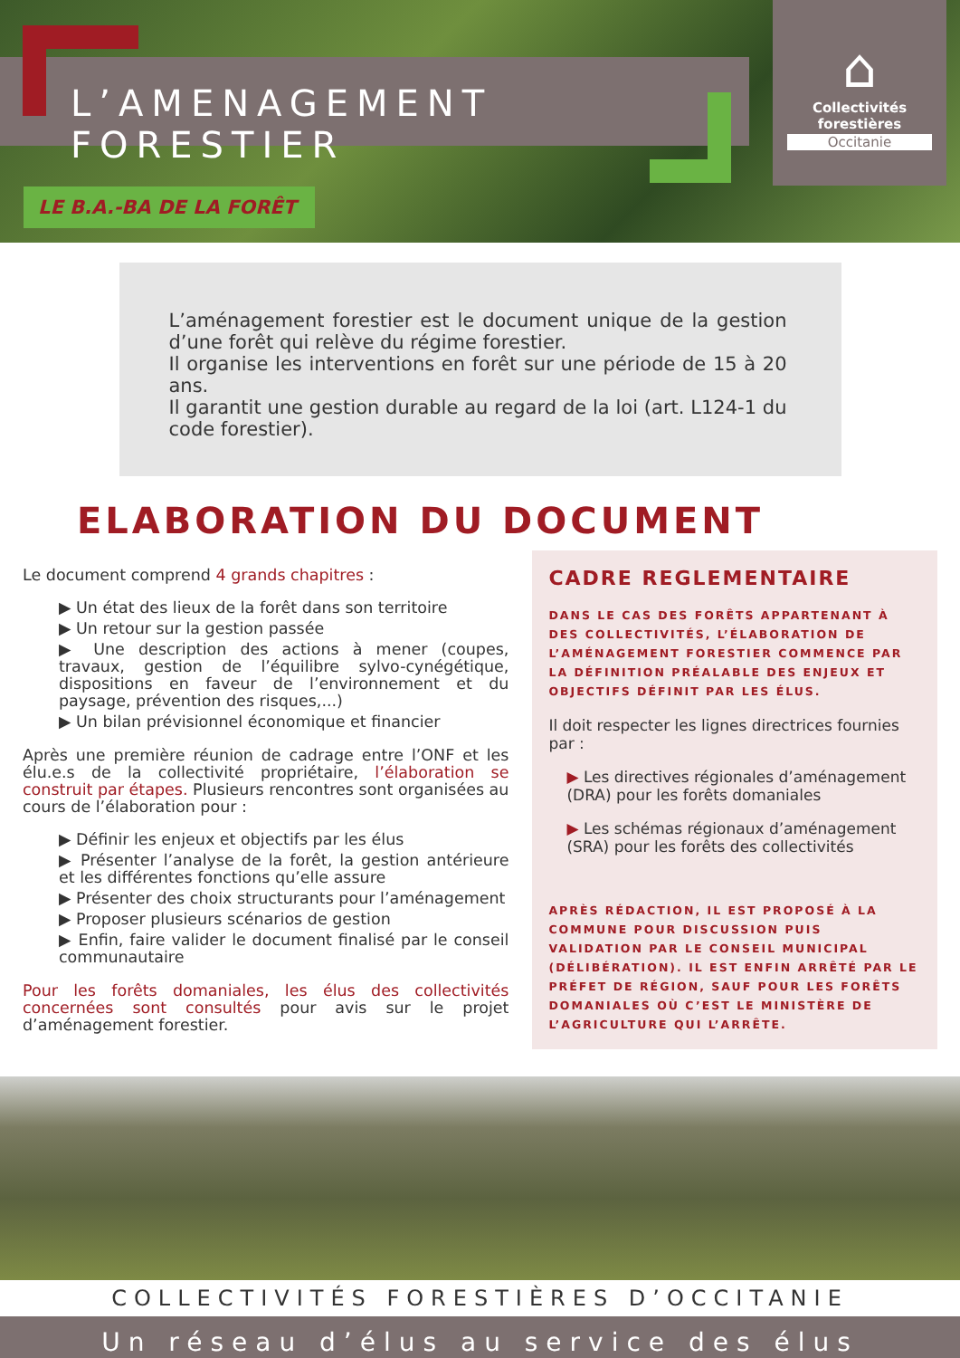L’AMENAGEMENT FORESTIER
⌂
Collectivités forestières
Occitanie
LE B.A.-BA DE LA FORÊT
L’aménagement forestier est le document unique de la gestion d’une forêt qui relève du régime forestier.
Il organise les interventions en forêt sur une période de 15 à 20 ans.
Il garantit une gestion durable au regard de la loi (art. L124-1 du code forestier).
ELABORATION DU DOCUMENT
Le document comprend 4 grands chapitres :
▶ Un état des lieux de la forêt dans son territoire
▶ Un retour sur la gestion passée
▶ Une description des actions à mener (coupes, travaux, gestion de l’équilibre sylvo-cynégétique, dispositions en faveur de l’environnement et du paysage, prévention des risques,...)
▶ Un bilan prévisionnel économique et financier
Après une première réunion de cadrage entre l’ONF et les élu.e.s de la collectivité propriétaire, l’élaboration se construit par étapes. Plusieurs rencontres sont organisées au cours de l’élaboration pour :
▶ Définir les enjeux et objectifs par les élus
▶ Présenter l’analyse de la forêt, la gestion antérieure et les différentes fonctions qu’elle assure
▶ Présenter des choix structurants pour l’aménagement
▶ Proposer plusieurs scénarios de gestion
▶ Enfin, faire valider le document finalisé par le conseil communautaire
Pour les forêts domaniales, les élus des collectivités concernées sont consultés pour avis sur le projet d’aménagement forestier.
CADRE REGLEMENTAIRE
DANS LE CAS DES FORÊTS APPARTENANT À DES COLLECTIVITÉS, L’ÉLABORATION DE L’AMÉNAGEMENT FORESTIER COMMENCE PAR LA DÉFINITION PRÉALABLE DES ENJEUX ET OBJECTIFS DÉFINIT PAR LES ÉLUS.
Il doit respecter les lignes directrices fournies par :
▶ Les directives régionales d’aménagement (DRA) pour les forêts domaniales
▶ Les schémas régionaux d’aménagement (SRA) pour les forêts des collectivités
APRÈS RÉDACTION, IL EST PROPOSÉ À LA COMMUNE POUR DISCUSSION PUIS VALIDATION PAR LE CONSEIL MUNICIPAL (DÉLIBÉRATION). IL EST ENFIN ARRÊTÉ PAR LE PRÉFET DE RÉGION, SAUF POUR LES FORÊTS DOMANIALES OÙ C’EST LE MINISTÈRE DE L’AGRICULTURE QUI L’ARRÊTE.
COLLECTIVITÉS FORESTIÈRES D’OCCITANIE
Un réseau d’élus au service des élus